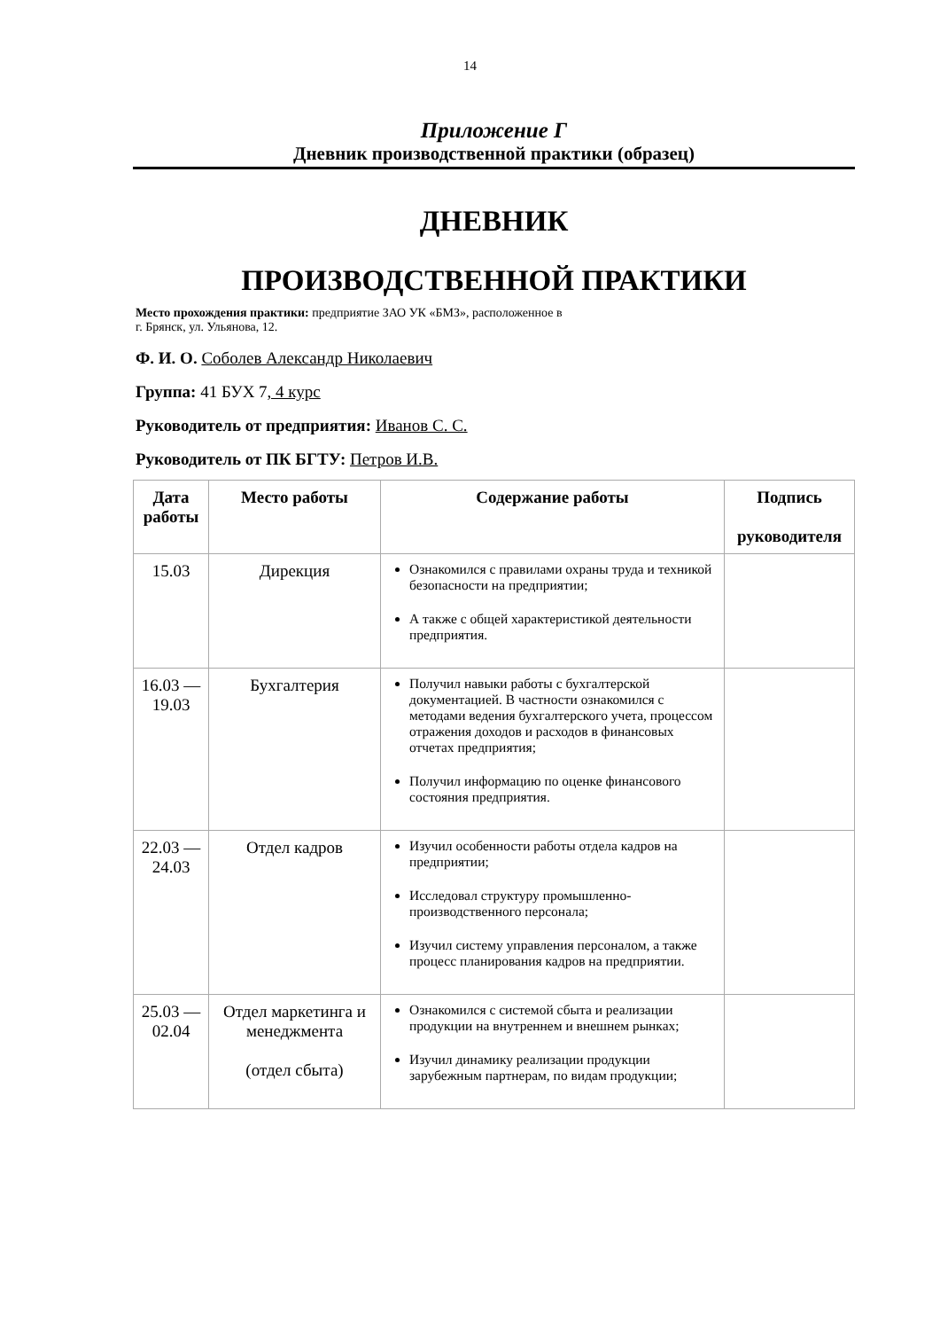14
Приложение Г
Дневник производственной практики (образец)
ДНЕВНИК
ПРОИЗВОДСТВЕННОЙ ПРАКТИКИ
Место прохождения практики: предприятие ЗАО УК «БМЗ», расположенное в
г. Брянск, ул. Ульянова, 12.
Ф. И. О. Соболев Александр Николаевич
Группа: 41 БУХ 7, 4 курс
Руководитель от предприятия: Иванов С. С.
Руководитель от ПК БГТУ: Петров И.В.
| Дата работы | Место работы | Содержание работы | Подпись руководителя |
| --- | --- | --- | --- |
| 15.03 | Дирекция | Ознакомился с правилами охраны труда и техникой безопасности на предприятии; А также с общей характеристикой деятельности предприятия. | |
| 16.03 — 19.03 | Бухгалтерия | Получил навыки работы с бухгалтерской документацией. В частности ознакомился с методами ведения бухгалтерского учета, процессом отражения доходов и расходов в финансовых отчетах предприятия; Получил информацию по оценке финансового состояния предприятия. | |
| 22.03 — 24.03 | Отдел кадров | Изучил особенности работы отдела кадров на предприятии; Исследовал структуру промышленно-производственного персонала; Изучил систему управления персоналом, а также процесс планирования кадров на предприятии. | |
| 25.03 — 02.04 | Отдел маркетинга и менеджмента (отдел сбыта) | Ознакомился с системой сбыта и реализации продукции на внутреннем и внешнем рынках; Изучил динамику реализации продукции зарубежным партнерам, по видам продукции; | |